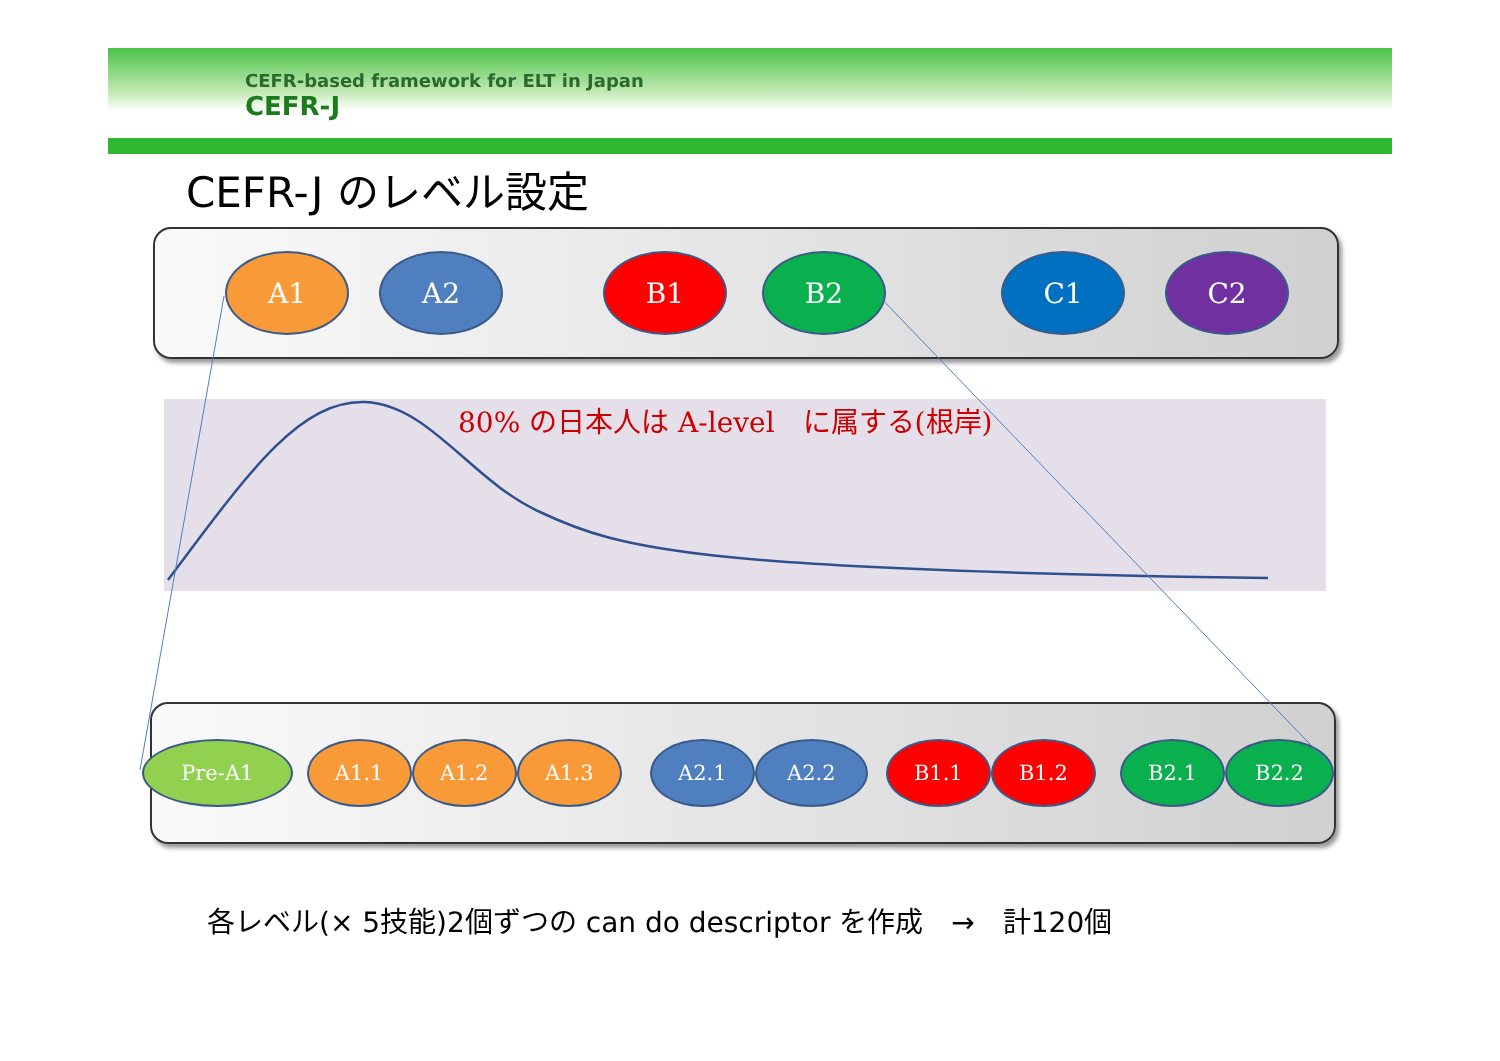CEFR-based framework for ELT in Japan
CEFR-J
CEFR-J のレベル設定
A1 A2 B1 B2 C1 C2
80% の日本人は A-level　に属する(根岸)
Pre-A1 A1.1 A1.2 A1.3 A2.1 A2.2 B1.1 B1.2 B2.1 B2.2
各レベル(× 5技能)2個ずつの can do descriptor を作成　→　計120個